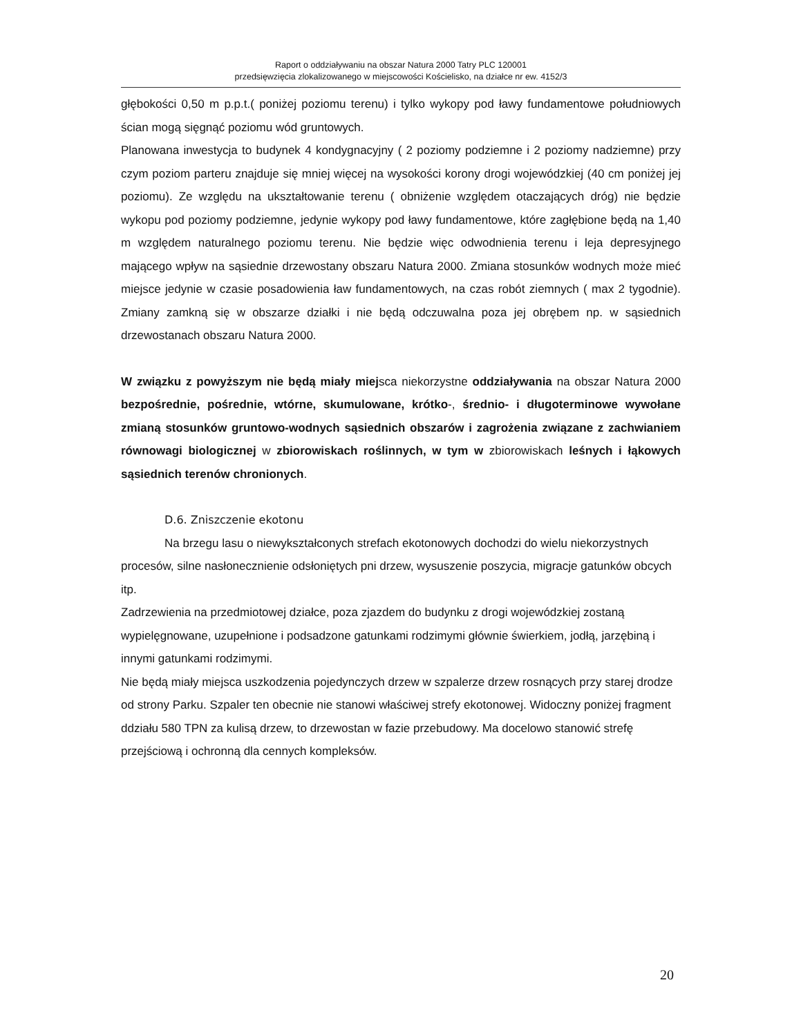Raport o oddziaływaniu na obszar Natura 2000 Tatry PLC 120001
przedsięwzięcia zlokalizowanego w miejscowości Kościelisko, na działce nr ew. 4152/3
głębokości 0,50 m p.p.t.( poniżej poziomu terenu) i tylko wykopy pod ławy fundamentowe południowych ścian mogą sięgnąć poziomu wód gruntowych.
Planowana inwestycja to budynek 4 kondygnacyjny ( 2 poziomy podziemne i 2 poziomy nadziemne) przy czym poziom parteru znajduje się mniej więcej na wysokości korony drogi wojewódzkiej (40 cm poniżej jej poziomu). Ze względu na ukształtowanie terenu ( obniżenie względem otaczających dróg) nie będzie wykopu pod poziomy podziemne, jedynie wykopy pod ławy fundamentowe, które zagłębione będą na 1,40 m względem naturalnego poziomu terenu. Nie będzie więc odwodnienia terenu i leja depresyjnego mającego wpływ na sąsiednie drzewostany obszaru Natura 2000. Zmiana stosunków wodnych może mieć miejsce jedynie w czasie posadowienia ław fundamentowych, na czas robót ziemnych ( max 2 tygodnie). Zmiany zamkną się w obszarze działki i nie będą odczuwalna poza jej obrębem np. w sąsiednich drzewostanach obszaru Natura 2000.
W związku z powyższym nie będą miały miejsca niekorzystne oddziaływania na obszar Natura 2000 bezpośrednie, pośrednie, wtórne, skumulowane, krótko-, średnio- i długoterminowe wywołane zmianą stosunków gruntowo-wodnych sąsiednich obszarów i zagrożenia związane z zachwianiem równowagi biologicznej w zbiorowiskach roślinnych, w tym w zbiorowiskach leśnych i łąkowych sąsiednich terenów chronionych.
D.6. Zniszczenie ekotonu
Na brzegu lasu o niewykształconych strefach ekotonowych dochodzi do wielu niekorzystnych procesów, silne nasłonecznienie odsłoniętych pni drzew, wysuszenie poszycia, migracje gatunków obcych itp.
Zadrzewienia na przedmiotowej działce, poza zjazdem do budynku z drogi wojewódzkiej zostaną wypielęgnowane, uzupełnione i podsadzone gatunkami rodzimymi głównie świerkiem, jodłą, jarzębiną i innymi gatunkami rodzimymi.
Nie będą miały miejsca uszkodzenia pojedynczych drzew w szpalerze drzew rosnących przy starej drodze od strony Parku. Szpaler ten obecnie nie stanowi właściwej strefy ekotonowej. Widoczny poniżej fragment ddziału 580 TPN za kulisą drzew, to drzewostan w fazie przebudowy. Ma docelowo stanowić strefę przejściową i ochronną dla cennych kompleksów.
20